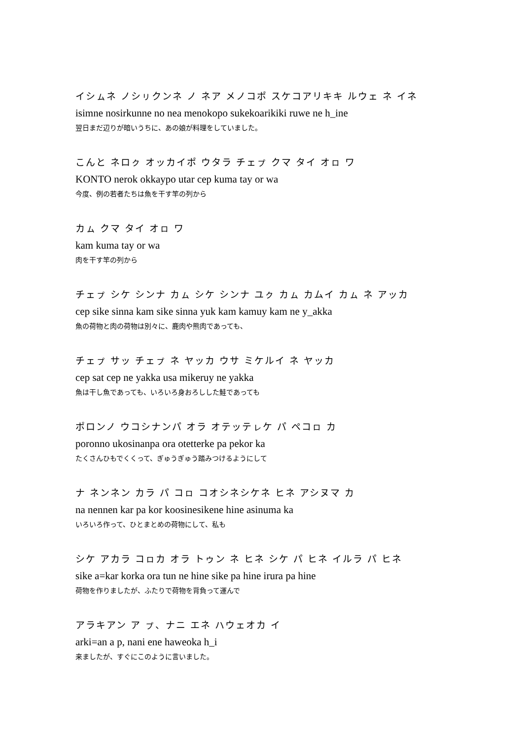イシㇺネ ノシㇼクンネ ノ ネア メノコポ スケコアリキキ ルウェ ネ イネ
isimne nosirkunne no nea menokopo sukekoarikiki ruwe ne h_ine
翌日まだ辺りが暗いうちに、あの娘が料理をしていました。
こんと ネロㇰ オッカイポ ウタラ チェㇷ゚ クマ タイ オㇿ ワ
KONTO nerok okkaypo utar cep kuma tay or wa
今度、例の若者たちは魚を干す竿の列から
カㇺ クマ タイ オㇿ ワ
kam kuma tay or wa
肉を干す竿の列から
チェㇷ゚ シケ シンナ カㇺ シケ シンナ ユㇰ カㇺ カムイ カㇺ ネ アッカ
cep sike sinna kam sike sinna yuk kam kamuy kam ne y_akka
魚の荷物と肉の荷物は別々に、鹿肉や熊肉であっても、
チェㇷ゚ サッ チェㇷ゚ ネ ヤッカ ウサ ミケルイ ネ ヤッカ
cep sat cep ne yakka usa mikeruy ne yakka
魚は干し魚であっても、いろいろ身おろしした鮭であっても
ポロンノ ウコシナンパ オラ オテッテㇾケ パ ペコㇿ カ
poronno ukosinanpa ora otetterke pa pekor ka
たくさんひもでくくって、ぎゅうぎゅう踏みつけるようにして
ナ ネンネン カラ パ コㇿ コオシネシケネ ヒネ アシヌマ カ
na nennen kar pa kor koosinesikene hine asinuma ka
いろいろ作って、ひとまとめの荷物にして、私も
シケ アカラ コㇿカ オラ トゥン ネ ヒネ シケ パ ヒネ イルラ パ ヒネ
sike a=kar korka ora tun ne hine sike pa hine irura pa hine
荷物を作りましたが、ふたりで荷物を背負って運んで
アラキアン ア ㇷ゚、ナニ エネ ハウェオカ イ
arki=an a p, nani ene haweoka h_i
来ましたが、すぐにこのように言いました。